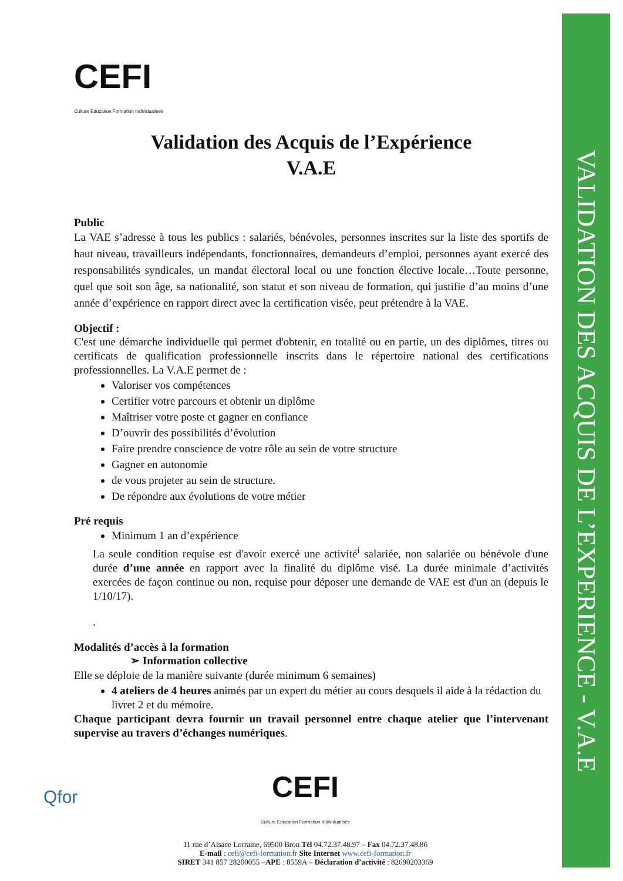VALIDATION DES ACQUIS DE L’EXPERIENCE - V.A.E
CEFI
Culture Education Formation Individualisée
Validation des Acquis de l’Expérience
V.A.E
Public
La VAE s’adresse à tous les publics : salariés, bénévoles, personnes inscrites sur la liste des sportifs de haut niveau, travailleurs indépendants, fonctionnaires, demandeurs d’emploi, personnes ayant exercé des responsabilités syndicales, un mandat électoral local ou une fonction élective locale…Toute personne, quel que soit son âge, sa nationalité, son statut et son niveau de formation, qui justifie d’au moins d’une année d’expérience en rapport direct avec la certification visée, peut prétendre à la VAE.
Objectif :
C'est une démarche individuelle qui permet d'obtenir, en totalité ou en partie, un des diplômes, titres ou certificats de qualification professionnelle inscrits dans le répertoire national des certifications professionnelles. La V.A.E permet de :
Valoriser vos compétences
Certifier votre parcours et obtenir un diplôme
Maîtriser votre poste et gagner en confiance
D’ouvrir des possibilités d’évolution
Faire prendre conscience de votre rôle au sein de votre structure
Gagner en autonomie
de vous projeter au sein de structure.
De répondre aux évolutions de votre métier
Pré requis
Minimum 1 an d’expérience
La seule condition requise est d'avoir exercé une activité<sup>i</sup> salariée, non salariée ou bénévole d'une durée d’une année en rapport avec la finalité du diplôme visé. La durée minimale d’activités exercées de façon continue ou non, requise pour déposer une demande de VAE est d'un an (depuis le 1/10/17).
.
Modalités d’accès à la formation
➢ Information collective
Elle se déploie de la manière suivante (durée minimum 6 semaines)
4 ateliers de 4 heures animés par un expert du métier au cours desquels il aide à la rédaction du livret 2 et du mémoire.
Chaque participant devra fournir un travail personnel entre chaque atelier que l’intervenant supervise au travers d’échanges numériques.
Qfor
CEFI
Culture Education Formation Individualisée
11 rue d’Alsace Lorraine, 69500 Bron Tèl 04.72.37.48.97 – Fax 04.72.37.48.86
E-mail : cefi@cefi-formation.fr Site Internet www.cefi-formation.fr
SIRET 341 857 28200055 –APE : 8559A – Déclaration d’activité : 82690203369